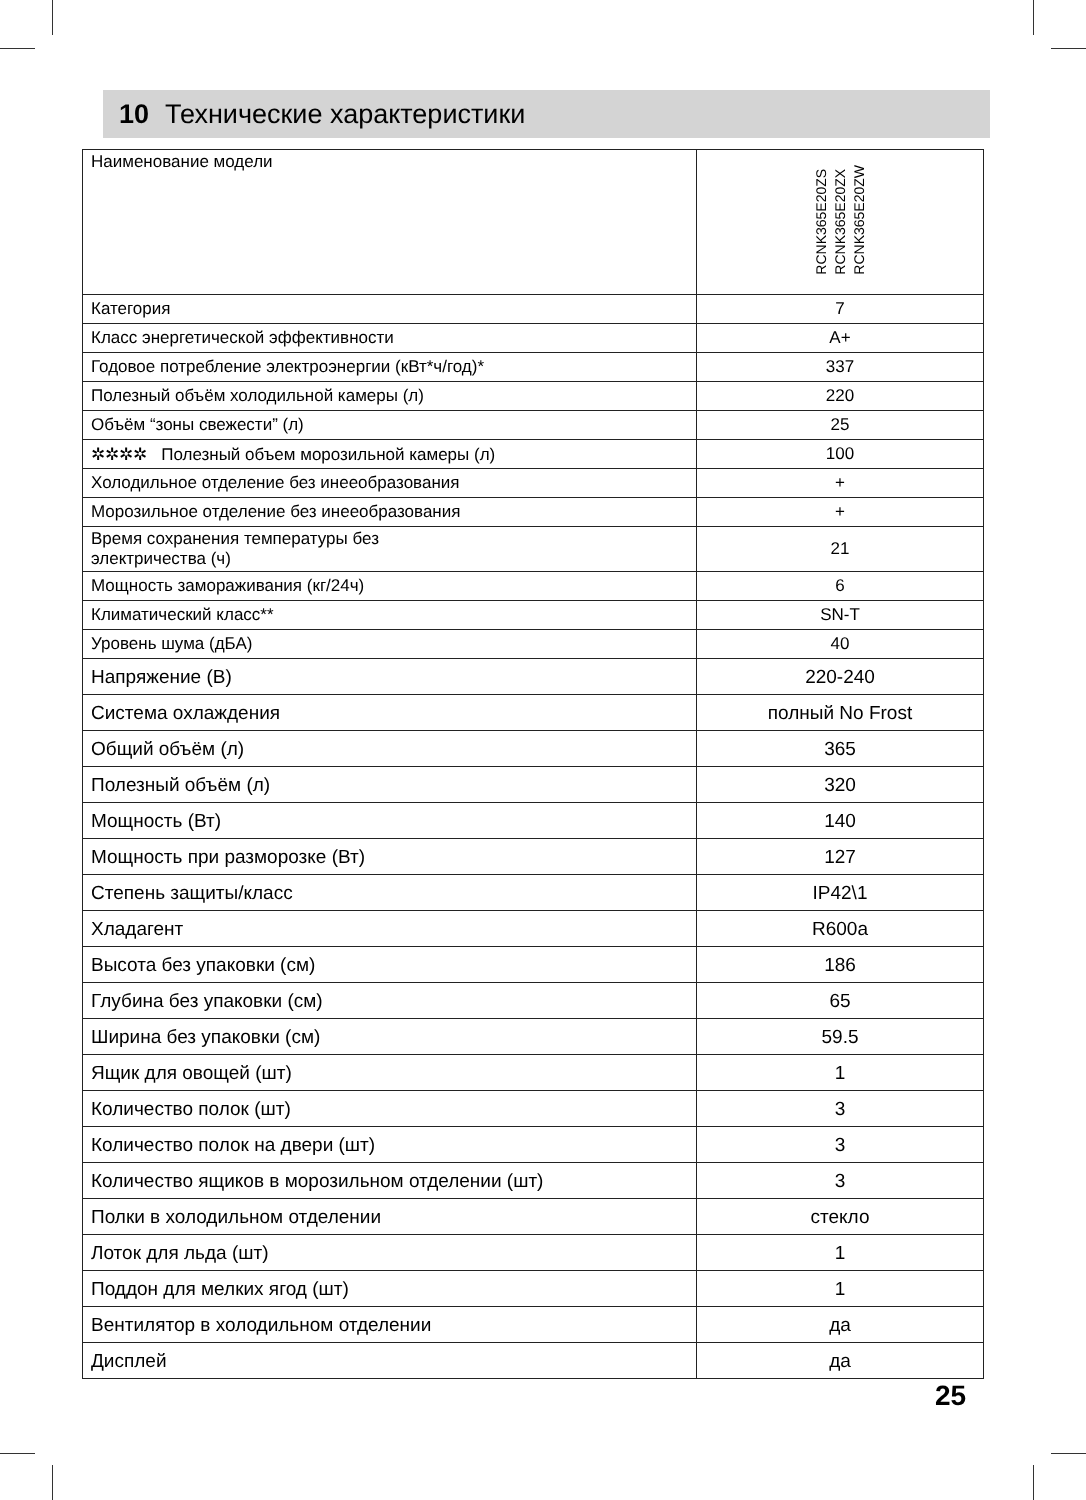10 Технические характеристики
| Наименование модели | RCNK365E20ZS RCNK365E20ZX RCNK365E20ZW |
| Категория | 7 |
| Класс энергетической эффективности | A+ |
| Годовое потребление электроэнергии (кВт*ч/год)* | 337 |
| Полезный объём холодильной камеры (л) | 220 |
| Объём “зоны свежести” (л) | 25 |
| ✲✲✲✲ Полезный объем морозильной камеры (л) | 100 |
| Холодильное отделение без инееобразования | + |
| Морозильное отделение без инееобразования | + |
| Время сохранения температуры без электричества (ч) | 21 |
| Мощность замораживания (кг/24ч) | 6 |
| Климатический класс** | SN-T |
| Уровень шума (дБА) | 40 |
| Напряжение (В) | 220-240 |
| Система охлаждения | полный No Frost |
| Общий объём (л) | 365 |
| Полезный объём (л) | 320 |
| Мощность (Вт) | 140 |
| Мощность при разморозке (Вт) | 127 |
| Степень защиты/класс | IP42\1 |
| Хладагент | R600a |
| Высота без упаковки (см) | 186 |
| Глубина без упаковки (см) | 65 |
| Ширина без упаковки (см) | 59.5 |
| Ящик для овощей (шт) | 1 |
| Количество полок (шт) | 3 |
| Количество полок на двери (шт) | 3 |
| Количество ящиков в морозильном отделении (шт) | 3 |
| Полки в холодильном отделении | стекло |
| Лоток для льда (шт) | 1 |
| Поддон для мелких ягод (шт) | 1 |
| Вентилятор в холодильном отделении | да |
| Дисплей | да |
25